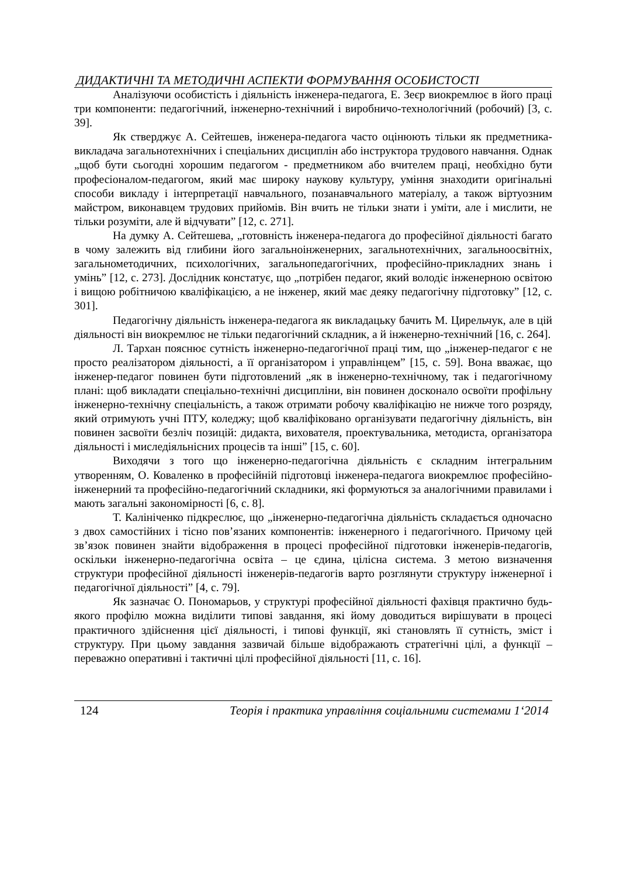ДИДАКТИЧНІ ТА МЕТОДИЧНІ АСПЕКТИ ФОРМУВАННЯ ОСОБИСТОСТІ
Аналізуючи особистість і діяльність інженера-педагога, Е. Зеєр виокремлює в його праці три компоненти: педагогічний, інженерно-технічний і виробничо-технологічний (робочий) [3, с. 39].
Як стверджує А. Сейтешев, інженера-педагога часто оцінюють тільки як предметника-викладача загальнотехнічних і спеціальних дисциплін або інструктора трудового навчання. Однак „щоб бути сьогодні хорошим педагогом - предметником або вчителем праці, необхідно бути професіоналом-педагогом, який має широку наукову культуру, уміння знаходити оригінальні способи викладу і інтерпретації навчального, позанавчального матеріалу, а також віртуозним майстром, виконавцем трудових прийомів. Він вчить не тільки знати і уміти, але і мислити, не тільки розуміти, але й відчувати” [12, с. 271].
На думку А. Сейтешева, „готовність інженера-педагога до професійної діяльності багато в чому залежить від глибини його загальноінженерних, загальнотехнічних, загальноосвітніх, загальнометодичних, психологічних, загальнопедагогічних, професійно-прикладних знань і умінь” [12, с. 273]. Дослідник констатує, що „потрібен педагог, який володіє інженерною освітою і вищою робітничою кваліфікацією, а не інженер, який має деяку педагогічну підготовку” [12, с. 301].
Педагогічну діяльність інженера-педагога як викладацьку бачить М. Цирельчук, але в цій діяльності він виокремлює не тільки педагогічний складник, а й інженерно-технічний [16, с. 264].
Л. Тархан пояснює сутність інженерно-педагогічної праці тим, що „інженер-педагог є не просто реалізатором діяльності, а її організатором і управлінцем” [15, с. 59]. Вона вважає, що інженер-педагог повинен бути підготовлений „як в інженерно-технічному, так і педагогічному плані: щоб викладати спеціально-технічні дисципліни, він повинен досконало освоїти профільну інженерно-технічну спеціальність, а також отримати робочу кваліфікацію не нижче того розряду, який отримують учні ПТУ, коледжу; щоб кваліфіковано організувати педагогічну діяльність, він повинен засвоїти безліч позицій: дидакта, вихователя, проектувальника, методиста, організатора діяльності і миследіяльнісних процесів та інші” [15, с. 60].
Виходячи з того що інженерно-педагогічна діяльність є складним інтегральним утворенням, О. Коваленко в професійній підготовці інженера-педагога виокремлює професійно-інженерний та професійно-педагогічний складники, які формуються за аналогічними правилами і мають загальні закономірності [6, с. 8].
Т. Калініченко підкреслює, що „інженерно-педагогічна діяльність складається одночасно з двох самостійних і тісно пов’язаних компонентів: інженерного і педагогічного. Причому цей зв’язок повинен знайти відображення в процесі професійної підготовки інженерів-педагогів, оскільки інженерно-педагогічна освіта – це єдина, цілісна система. З метою визначення структури професійної діяльності інженерів-педагогів варто розглянути структуру інженерної і педагогічної діяльності” [4, с. 79].
Як зазначає О. Пономарьов, у структурі професійної діяльності фахівця практично будь-якого профілю можна виділити типові завдання, які йому доводиться вирішувати в процесі практичного здійснення цієї діяльності, і типові функції, які становлять її сутність, зміст і структуру. При цьому завдання зазвичай більше відображають стратегічні цілі, а функції – переважно оперативні і тактичні цілі професійної діяльності [11, с. 16].
124 Теорія і практика управління соціальними системами 1‘2014